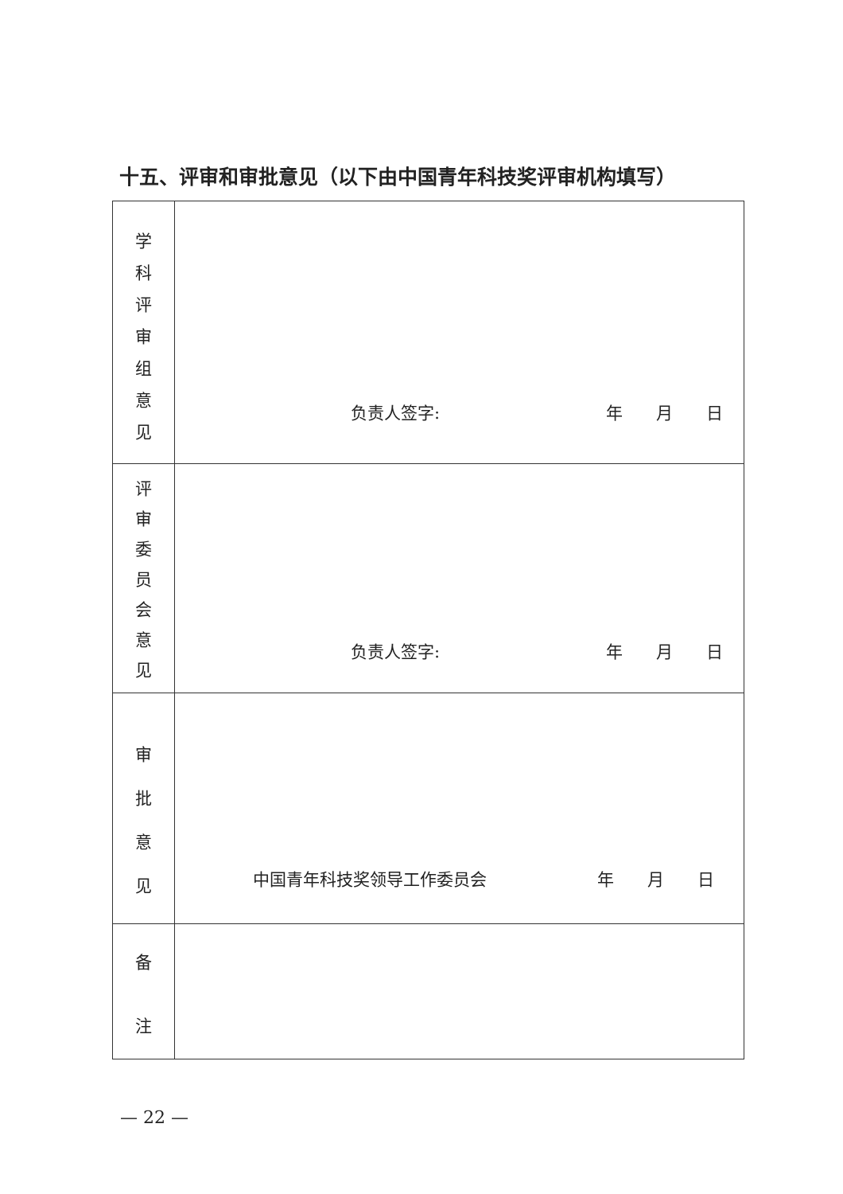十五、评审和审批意见（以下由中国青年科技奖评审机构填写）
| 学 科 评 审 组 意 见 | 负责人签字: 年 月 日 |
| 评 审 委 员 会 意 见 | 负责人签字: 年 月 日 |
| 审 批 意 见 | 中国青年科技奖领导工作委员会 年 月 日 |
| 备 注 | |
— 22 —